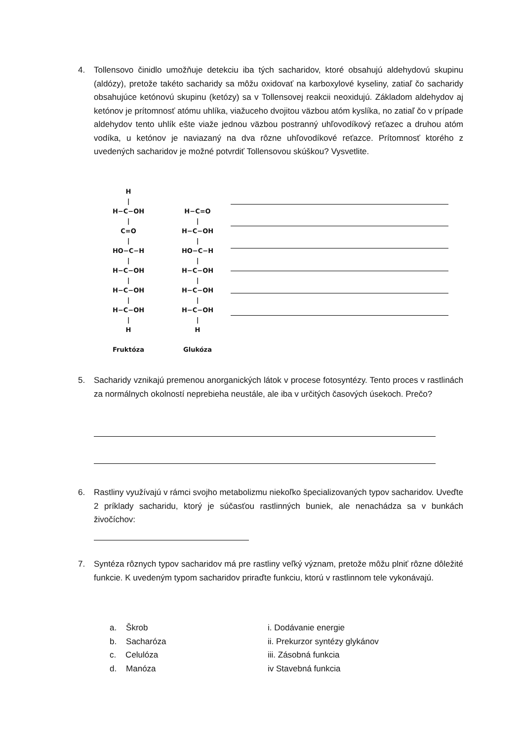4. Tollensovo činidlo umožňuje detekciu iba tých sacharidov, ktoré obsahujú aldehydovú skupinu (aldózy), pretože takéto sacharidy sa môžu oxidovať na karboxylové kyseliny, zatiaľ čo sacharidy obsahujúce ketónovú skupinu (ketózy) sa v Tollensovej reakcii neoxidujú. Základom aldehydov aj ketónov je prítomnosť atómu uhlíka, viažuceho dvojitou väzbou atóm kyslíka, no zatiaľ čo v prípade aldehydov tento uhlík ešte viaže jednou väzbou postranný uhľovodíkový reťazec a druhou atóm vodíka, u ketónov je naviazaný na dva rôzne uhľovodíkové reťazce. Prítomnosť ktorého z uvedených sacharidov je možné potvrdiť Tollensovou skúškou? Vysvetlite.
H | H−C−OH | C=O | HO−C−H | H−C−OH | H−C−OH | H−C−OH | H Fruktóza
H−C=O | H−C−OH | HO−C−H | H−C−OH | H−C−OH | H−C−OH | H Glukóza
5. Sacharidy vznikajú premenou anorganických látok v procese fotosyntézy. Tento proces v rastlinách za normálnych okolností neprebieha neustále, ale iba v určitých časových úsekoch. Prečo?
6. Rastliny využívajú v rámci svojho metabolizmu niekoľko špecializovaných typov sacharidov. Uveďte 2 príklady sacharidu, ktorý je súčasťou rastlinných buniek, ale nenachádza sa v bunkách živočíchov:
7. Syntéza rôznych typov sacharidov má pre rastliny veľký význam, pretože môžu plniť rôzne dôležité funkcie. K uvedeným typom sacharidov priraďte funkciu, ktorú v rastlinnom tele vykonávajú.
a. Škrob
b. Sacharóza
c. Celulóza
d. Manóza
i. Dodávanie energie
ii. Prekurzor syntézy glykánov
iii. Zásobná funkcia
iv Stavebná funkcia